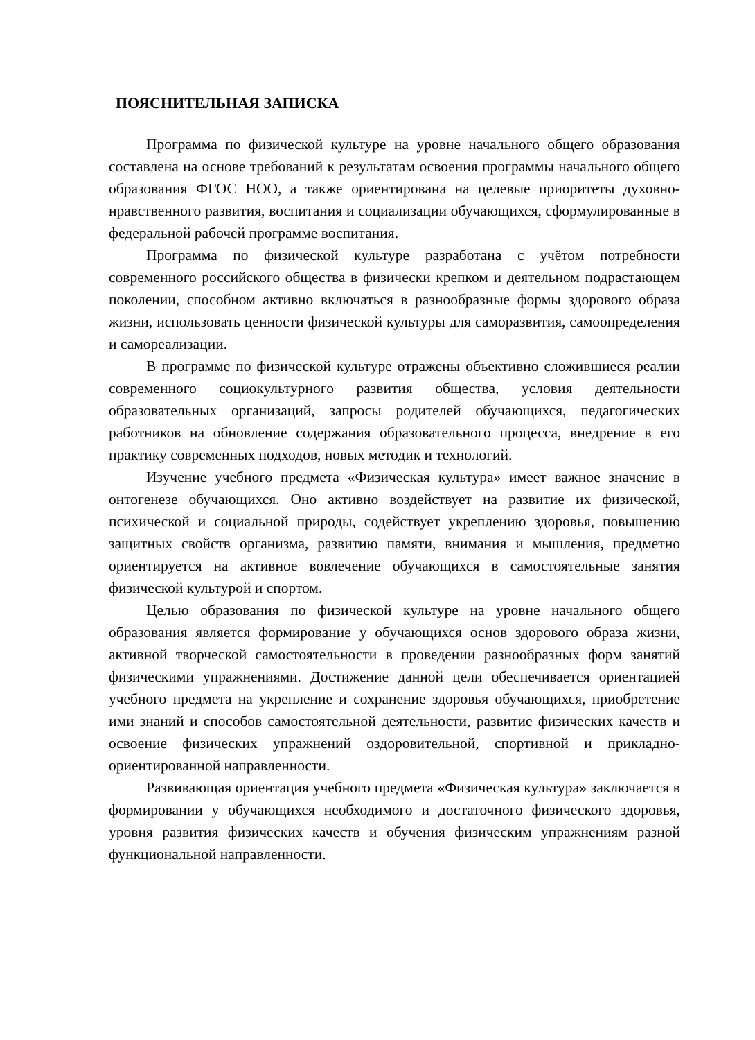ПОЯСНИТЕЛЬНАЯ ЗАПИСКА
Программа по физической культуре на уровне начального общего образования составлена на основе требований к результатам освоения программы начального общего образования ФГОС НОО, а также ориентирована на целевые приоритеты духовно-нравственного развития, воспитания и социализации обучающихся, сформулированные в федеральной рабочей программе воспитания.
Программа по физической культуре разработана с учётом потребности современного российского общества в физически крепком и деятельном подрастающем поколении, способном активно включаться в разнообразные формы здорового образа жизни, использовать ценности физической культуры для саморазвития, самоопределения и самореализации.
В программе по физической культуре отражены объективно сложившиеся реалии современного социокультурного развития общества, условия деятельности образовательных организаций, запросы родителей обучающихся, педагогических работников на обновление содержания образовательного процесса, внедрение в его практику современных подходов, новых методик и технологий.
Изучение учебного предмета «Физическая культура» имеет важное значение в онтогенезе обучающихся. Оно активно воздействует на развитие их физической, психической и социальной природы, содействует укреплению здоровья, повышению защитных свойств организма, развитию памяти, внимания и мышления, предметно ориентируется на активное вовлечение обучающихся в самостоятельные занятия физической культурой и спортом.
Целью образования по физической культуре на уровне начального общего образования является формирование у обучающихся основ здорового образа жизни, активной творческой самостоятельности в проведении разнообразных форм занятий физическими упражнениями. Достижение данной цели обеспечивается ориентацией учебного предмета на укрепление и сохранение здоровья обучающихся, приобретение ими знаний и способов самостоятельной деятельности, развитие физических качеств и освоение физических упражнений оздоровительной, спортивной и прикладно-ориентированной направленности.
Развивающая ориентация учебного предмета «Физическая культура» заключается в формировании у обучающихся необходимого и достаточного физического здоровья, уровня развития физических качеств и обучения физическим упражнениям разной функциональной направленности.